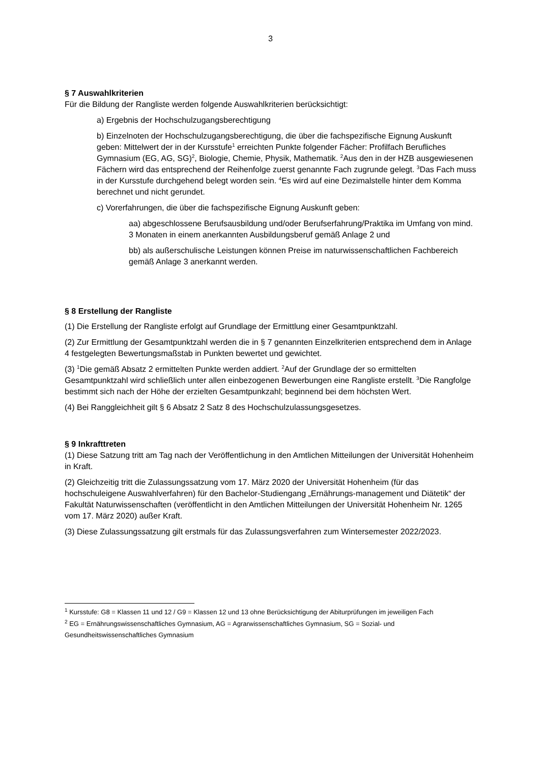3
§ 7 Auswahlkriterien
Für die Bildung der Rangliste werden folgende Auswahlkriterien berücksichtigt:
a) Ergebnis der Hochschulzugangsberechtigung
b) Einzelnoten der Hochschulzugangsberechtigung, die über die fachspezifische Eignung Auskunft geben: Mittelwert der in der Kursstufe<sup>1</sup> erreichten Punkte folgender Fächer: Profilfach Berufliches Gymnasium (EG, AG, SG)<sup>2</sup>, Biologie, Chemie, Physik, Mathematik. <sup>2</sup>Aus den in der HZB ausgewiesenen Fächern wird das entsprechend der Reihenfolge zuerst genannte Fach zugrunde gelegt. <sup>3</sup>Das Fach muss in der Kursstufe durchgehend belegt worden sein. <sup>4</sup>Es wird auf eine Dezimalstelle hinter dem Komma berechnet und nicht gerundet.
c) Vorerfahrungen, die über die fachspezifische Eignung Auskunft geben:
aa) abgeschlossene Berufsausbildung und/oder Berufserfahrung/Praktika im Umfang von mind. 3 Monaten in einem anerkannten Ausbildungsberuf gemäß Anlage 2 und
bb) als außerschulische Leistungen können Preise im naturwissenschaftlichen Fachbereich gemäß Anlage 3 anerkannt werden.
§ 8 Erstellung der Rangliste
(1) Die Erstellung der Rangliste erfolgt auf Grundlage der Ermittlung einer Gesamtpunktzahl.
(2) Zur Ermittlung der Gesamtpunktzahl werden die in § 7 genannten Einzelkriterien entsprechend dem in Anlage 4 festgelegten Bewertungsmaßstab in Punkten bewertet und gewichtet.
(3) <sup>1</sup>Die gemäß Absatz 2 ermittelten Punkte werden addiert. <sup>2</sup>Auf der Grundlage der so ermittelten Gesamtpunktzahl wird schließlich unter allen einbezogenen Bewerbungen eine Rangliste erstellt. <sup>3</sup>Die Rangfolge bestimmt sich nach der Höhe der erzielten Gesamtpunkzahl; beginnend bei dem höchsten Wert.
(4) Bei Ranggleichheit gilt § 6 Absatz 2 Satz 8 des Hochschulzulassungsgesetzes.
§ 9 Inkrafttreten
(1) Diese Satzung tritt am Tag nach der Veröffentlichung in den Amtlichen Mitteilungen der Universität Hohenheim in Kraft.
(2) Gleichzeitig tritt die Zulassungssatzung vom 17. März 2020 der Universität Hohenheim (für das hochschuleigene Auswahlverfahren) für den Bachelor-Studiengang „Ernährungs-management und Diätetik“ der Fakultät Naturwissenschaften (veröffentlicht in den Amtlichen Mitteilungen der Universität Hohenheim Nr. 1265 vom 17. März 2020) außer Kraft.
(3) Diese Zulassungssatzung gilt erstmals für das Zulassungsverfahren zum Wintersemester 2022/2023.
<sup>1</sup> Kursstufe: G8 = Klassen 11 und 12 / G9 = Klassen 12 und 13 ohne Berücksichtigung der Abiturprüfungen im jeweiligen Fach
<sup>2</sup> EG = Ernährungswissenschaftliches Gymnasium, AG = Agrarwissenschaftliches Gymnasium, SG = Sozial- und Gesundheitswissenschaftliches Gymnasium